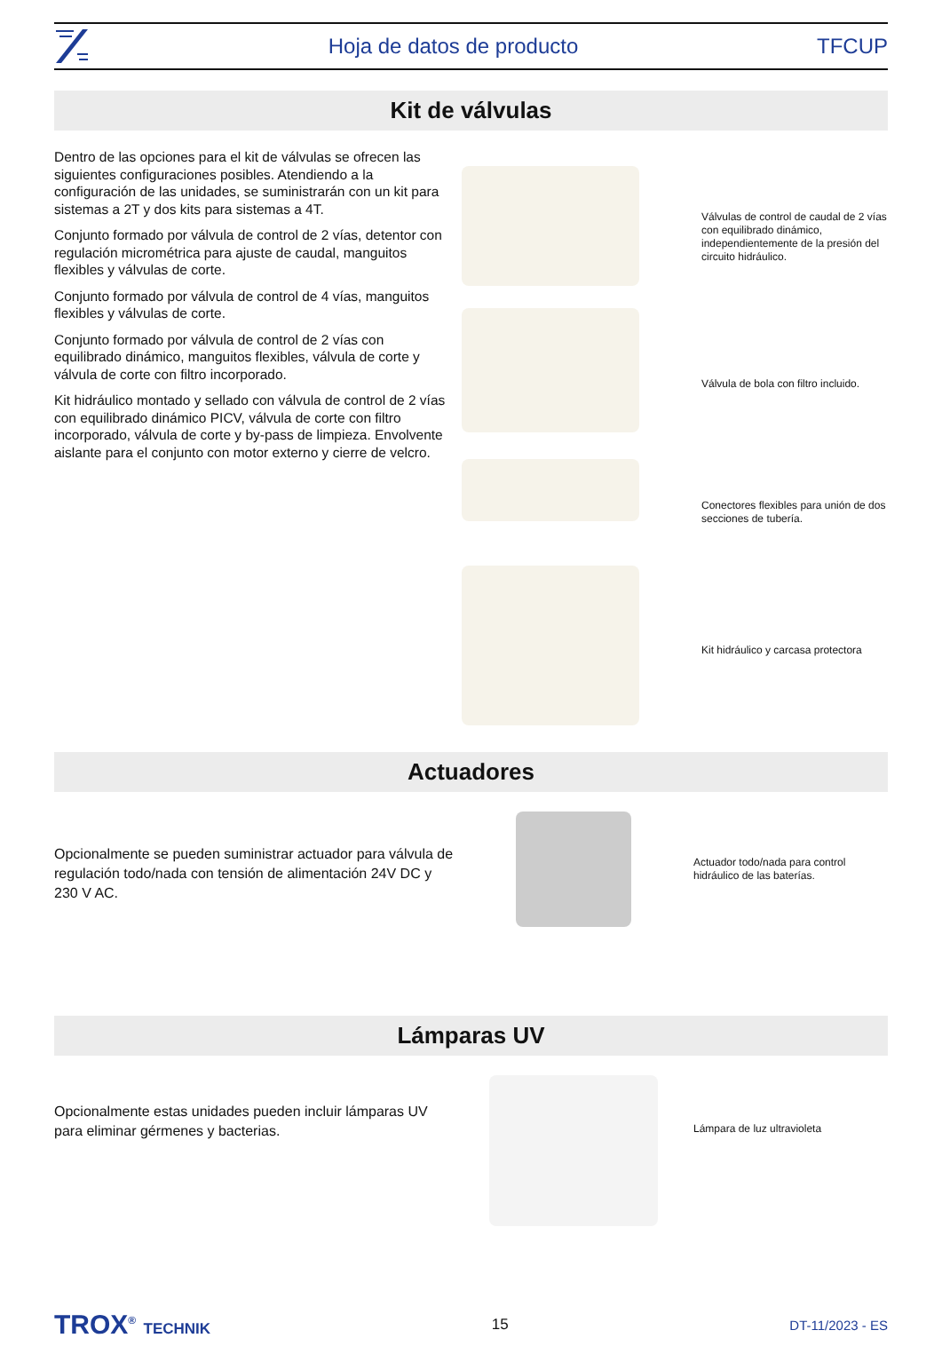Hoja de datos de producto TFCUP
Kit de válvulas
Dentro de las opciones para el kit de válvulas se ofrecen las siguientes configuraciones posibles. Atendiendo a la configuración de las unidades, se suministrarán con un kit para sistemas a 2T y dos kits para sistemas a 4T.
Conjunto formado por válvula de control de 2 vías, detentor con regulación micrométrica para ajuste de caudal, manguitos flexibles y válvulas de corte.
Conjunto formado por válvula de control de 4 vías, manguitos flexibles y válvulas de corte.
Conjunto formado por válvula de control de 2 vías con equilibrado dinámico, manguitos flexibles, válvula de corte y válvula de corte con filtro incorporado.
Kit hidráulico montado y sellado con válvula de control de 2 vías con equilibrado dinámico PICV, válvula de corte con filtro incorporado, válvula de corte y by-pass de limpieza. Envolvente aislante para el conjunto con motor externo y cierre de velcro.
Válvulas de control de caudal de 2 vías con equilibrado dinámico, independientemente de la presión del circuito hidráulico.
Válvula de bola con filtro incluido.
Conectores flexibles para unión de dos secciones de tubería.
Kit hidráulico y carcasa protectora
Actuadores
Opcionalmente se pueden suministrar actuador para válvula de regulación todo/nada con tensión de alimentación 24V DC y 230 V AC.
Actuador todo/nada para control hidráulico de las baterías.
Lámparas UV
Opcionalmente estas unidades pueden incluir lámparas UV para eliminar gérmenes y bacterias.
Lámpara de luz ultravioleta
TROX<sup>®</sup> TECHNIK 15 DT-11/2023 - ES